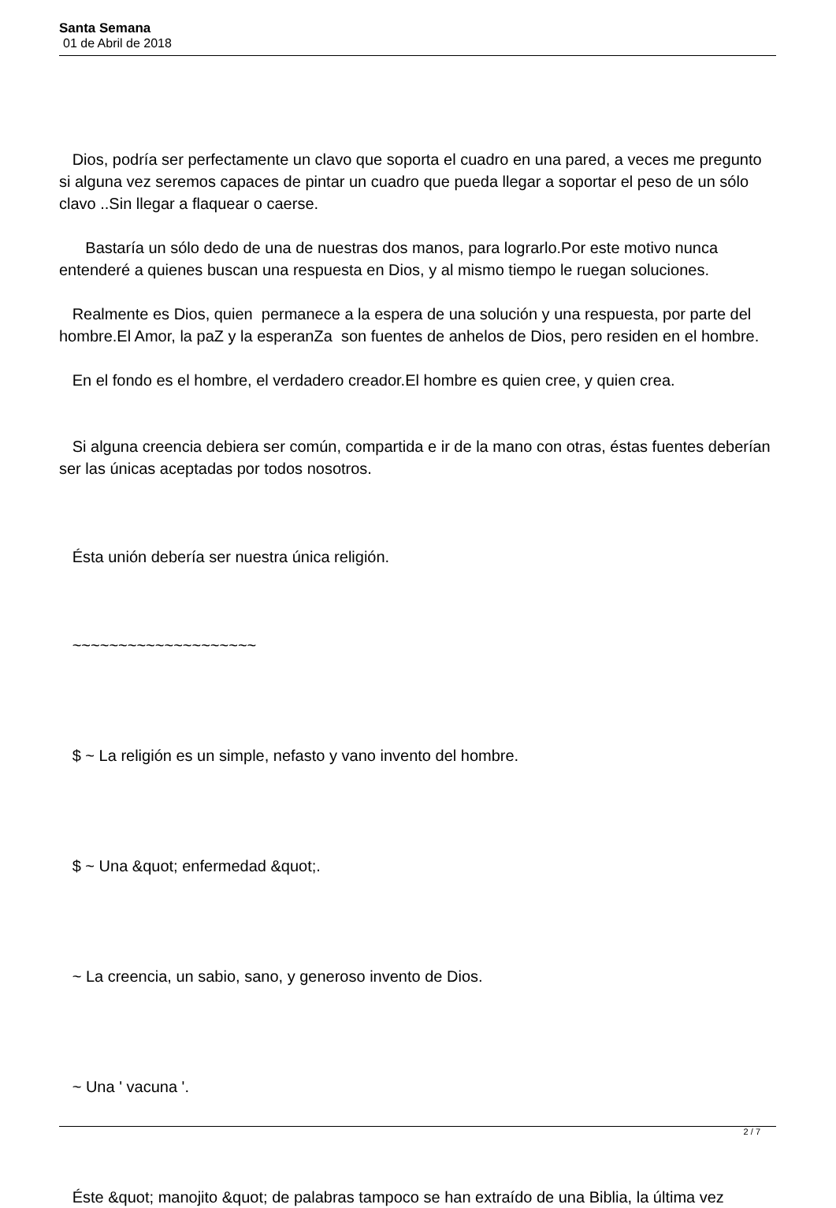Santa Semana
01 de Abril de 2018
Dios, podría ser perfectamente un clavo que soporta el cuadro en una pared, a veces me pregunto si alguna vez seremos capaces de pintar un cuadro que pueda llegar a soportar el peso de un sólo clavo ..Sin llegar a flaquear o caerse.
Bastaría un sólo dedo de una de nuestras dos manos, para lograrlo.Por este motivo nunca entenderé a quienes buscan una respuesta en Dios, y al mismo tiempo le ruegan soluciones.
Realmente es Dios, quien permanece a la espera de una solución y una respuesta, por parte del hombre.El Amor, la paZ y la esperanZa son fuentes de anhelos de Dios, pero residen en el hombre.
En el fondo es el hombre, el verdadero creador.El hombre es quien cree, y quien crea.
Si alguna creencia debiera ser común, compartida e ir de la mano con otras, éstas fuentes deberían ser las únicas aceptadas por todos nosotros.
Ésta unión debería ser nuestra única religión.
~~~~~~~~~~~~~~~~~~~~
$ ~ La religión es un simple, nefasto y vano invento del hombre.
$ ~ Una &quot; enfermedad &quot;.
~ La creencia, un sabio, sano, y generoso invento de Dios.
~ Una ' vacuna '.
Éste &quot; manojito &quot; de palabras tampoco se han extraído de una Biblia, la última vez
2 / 7